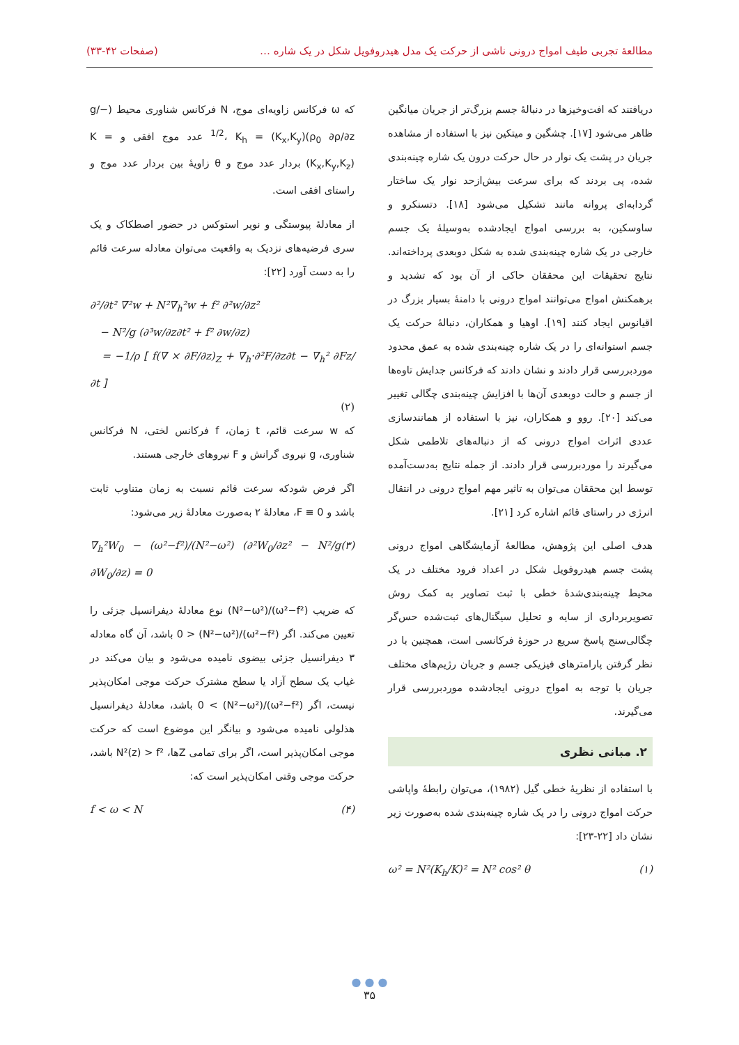مطالعهٔ تجربی طیف امواج درونی ناشی از حرکت یک مدل هیدروفویل شکل در یک شاره … (صفحات ۴۲-۳۳)
دریافتند که افت‌وخیزها در دنبالهٔ جسم بزرگ‌تر از جریان میانگین ظاهر می‌شود [۱۷]. چشگین و میتکین نیز با استفاده از مشاهده جریان در پشت یک نوار در حال حرکت درون یک شاره چینه‌بندی شده، پی بردند که برای سرعت بیش‌ازحد نوار یک ساختار گردابه‌ای پروانه مانند تشکیل می‌شود [۱۸]. دتسنکرو و ساوسکین، به بررسی امواج ایجادشده به‌وسیلهٔ یک جسم خارجی در یک شاره چینه‌بندی شده به شکل دوبعدی پرداخته‌اند. نتایج تحقیقات این محققان حاکی از آن بود که تشدید و برهمکنش امواج می‌توانند امواج درونی با دامنهٔ بسیار بزرگ در اقیانوس ایجاد کنند [۱۹]. اوهیا و همکاران، دنبالهٔ حرکت یک جسم استوانه‌ای را در یک شاره چینه‌بندی شده به عمق محدود موردبررسی قرار دادند و نشان دادند که فرکانس جدایش تاوه‌ها از جسم و حالت دوبعدی آن‌ها با افزایش چینه‌بندی چگالی تغییر می‌کند [۲۰]. روو و همکاران، نیز با استفاده از همانندسازی عددی اثرات امواج درونی که از دنباله‌های تلاطمی شکل می‌گیرند را موردبررسی قرار دادند. از جمله نتایج به‌دست‌آمده توسط این محققان می‌توان به تاثیر مهم امواج درونی در انتقال انرژی در راستای قائم اشاره کرد [۲۱].
هدف اصلی این پژوهش، مطالعهٔ آزمایشگاهی امواج درونی پشت جسم هیدروفویل شکل در اعداد فرود مختلف در یک محیط چینه‌بندی‌شدهٔ خطی با ثبت تصاویر به کمک روش تصویربرداری از سایه و تحلیل سیگنال‌های ثبت‌شده حس‌گر چگالی‌سنج پاسخ سریع در حوزهٔ فرکانسی است، همچنین با در نظر گرفتن پارامترهای فیزیکی جسم و جریان رژیم‌های مختلف جریان با توجه به امواج درونی ایجادشده موردبررسی قرار می‌گیرند.
۲. مبانی نظری
با استفاده از نظریهٔ خطی گیل (۱۹۸۲)، می‌توان رابطهٔ واپاشی حرکت امواج درونی را در یک شاره چینه‌بندی شده به‌صورت زیر نشان داد [۲۲-۲۳]:
ω² = N²(K<sub>h</sub>/K)² = N² cos² θ (۱)
که ω فرکانس زاویه‌ای موج، N فرکانس شناوری محیط (−g/ρ<sub>0</sub> ∂ρ/∂z)<sup>1/2</sup>، K<sub>h</sub> = (K<sub>x</sub>,K<sub>y</sub>) عدد موج افقی و K = (K<sub>x</sub>,K<sub>y</sub>,K<sub>z</sub>) بردار عدد موج و θ زاویهٔ بین بردار عدد موج و راستای افقی است.
از معادلهٔ پیوستگی و نویر استوکس در حضور اصطکاک و یک سری فرضیه‌های نزدیک به واقعیت می‌توان معادله سرعت قائم را به دست آورد [۲۲]:
∂²/∂t² ∇²w + N²∇<sub>h</sub>²w + f² ∂²w/∂z²
− N²/g (∂³w/∂z∂t² + f² ∂w/∂z)
= −1/ρ [ f(∇ × ∂F/∂z)<sub>Z</sub> + ∇<sub>h</sub>·∂²F/∂z∂t − ∇<sub>h</sub>² ∂Fz/∂t ]
(۲)
که w سرعت قائم، t زمان، f فرکانس لختی، N فرکانس شناوری، g نیروی گرانش و F نیروهای خارجی هستند.
اگر فرض شودکه سرعت قائم نسبت به زمان متناوب ثابت باشد و F ≡ 0، معادلهٔ ۲ به‌صورت معادلهٔ زیر می‌شود:
∇<sub>h</sub>²W<sub>0</sub> − (ω²−f²)/(N²−ω²) (∂²W<sub>0</sub>/∂z² − N²/g ∂W<sub>0</sub>/∂z) = 0 (۳)
که ضریب (ω²−f²)/(N²−ω²) نوع معادلهٔ دیفرانسیل جزئی را تعیین می‌کند. اگر (ω²−f²)/(N²−ω²) < 0 باشد، آن گاه معادله ۳ دیفرانسیل جزئی بیضوی نامیده می‌شود و بیان می‌کند در غیاب یک سطح آزاد یا سطح مشترک حرکت موجی امکان‌پذیر نیست، اگر (ω²−f²)/(N²−ω²) > 0 باشد، معادلهٔ دیفرانسیل هذلولی نامیده می‌شود و بیانگر این موضوع است که حرکت موجی امکان‌پذیر است، اگر برای تمامی Zها، N²(z) > f² باشد، حرکت موجی وقتی امکان‌پذیر است که:
f < ω < N (۴)
● ● ●
۳۵